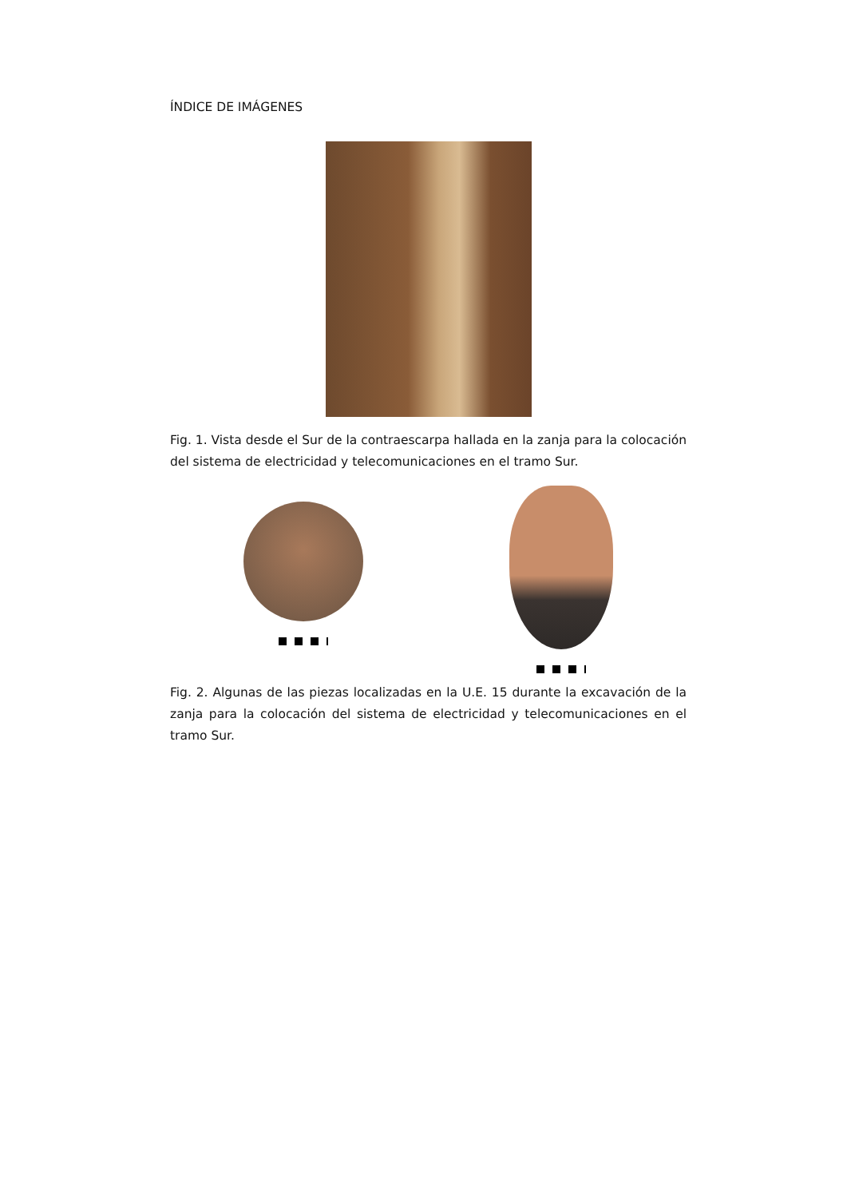ÍNDICE DE IMÁGENES
Fig. 1. Vista desde el Sur de la contraescarpa hallada en la zanja para la colocación del sistema de electricidad y telecomunicaciones en el tramo Sur.
Fig. 2. Algunas de las piezas localizadas en la U.E. 15 durante la excavación de la zanja para la colocación del sistema de electricidad y telecomunicaciones en el tramo Sur.